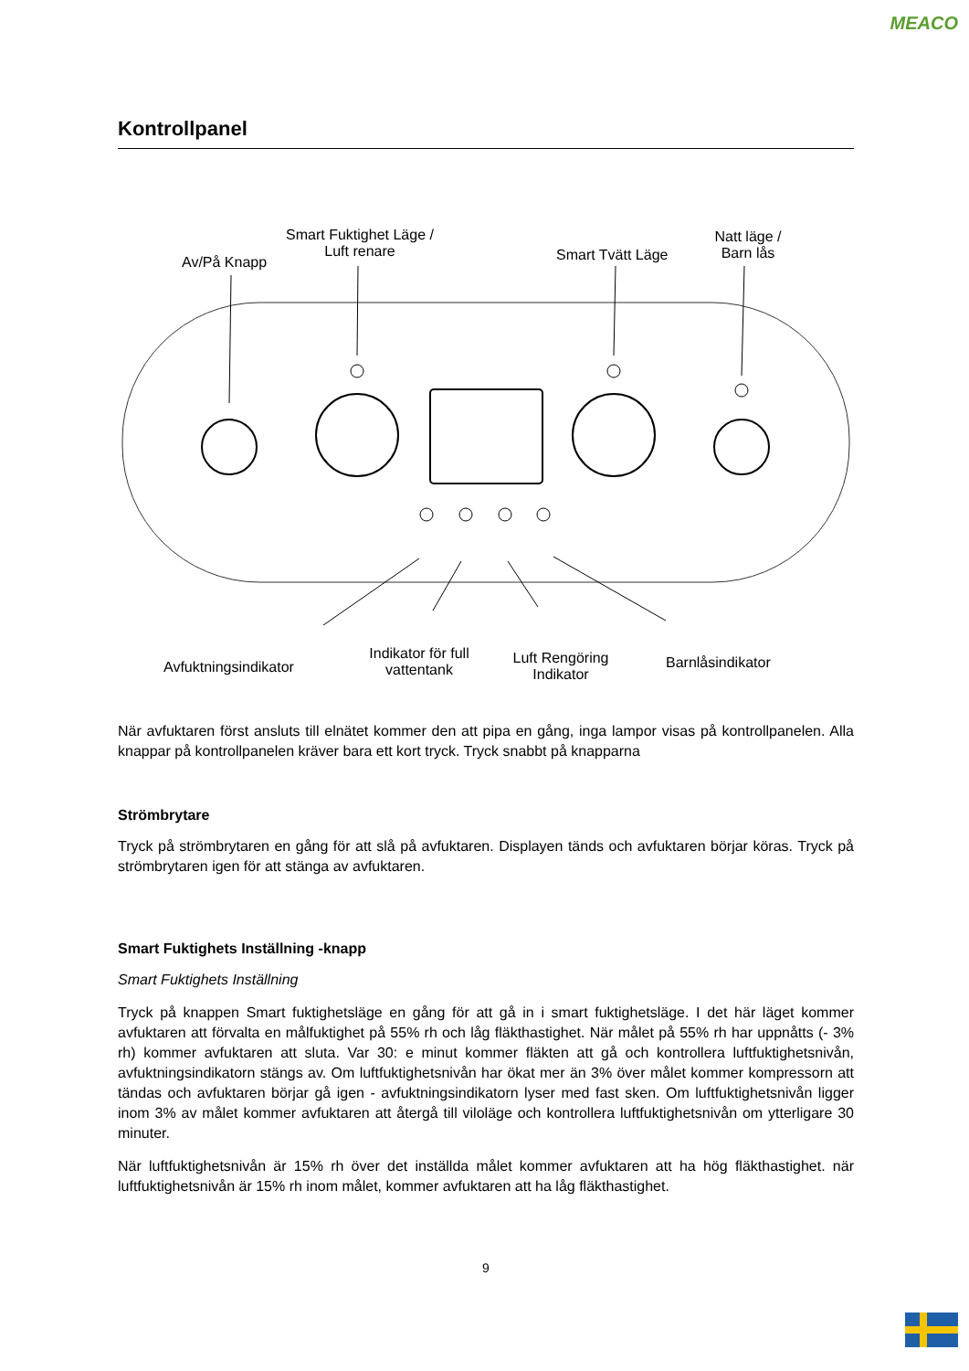MEACO
Kontrollpanel
Av/På Knapp
Smart Fuktighet Läge / Luft renare
Smart Tvätt Läge
Natt läge / Barn lås
Avfuktningsindikator
Indikator för full vattentank
Luft Rengöring Indikator
Barnlåsindikator
När avfuktaren först ansluts till elnätet kommer den att pipa en gång, inga lampor visas på kontrollpanelen. Alla knappar på kontrollpanelen kräver bara ett kort tryck. Tryck snabbt på knapparna
Strömbrytare
Tryck på strömbrytaren en gång för att slå på avfuktaren. Displayen tänds och avfuktaren börjar köras. Tryck på strömbrytaren igen för att stänga av avfuktaren.
Smart Fuktighets Inställning -knapp
Smart Fuktighets Inställning
Tryck på knappen Smart fuktighetsläge en gång för att gå in i smart fuktighetsläge. I det här läget kommer avfuktaren att förvalta en målfuktighet på 55% rh och låg fläkthastighet. När målet på 55% rh har uppnåtts (- 3% rh) kommer avfuktaren att sluta. Var 30: e minut kommer fläkten att gå och kontrollera luftfuktighetsnivån, avfuktningsindikatorn stängs av. Om luftfuktighetsnivån har ökat mer än 3% över målet kommer kompressorn att tändas och avfuktaren börjar gå igen - avfuktningsindikatorn lyser med fast sken. Om luftfuktighetsnivån ligger inom 3% av målet kommer avfuktaren att återgå till viloläge och kontrollera luftfuktighetsnivån om ytterligare 30 minuter.
När luftfuktighetsnivån är 15% rh över det inställda målet kommer avfuktaren att ha hög fläkthastighet. när luftfuktighetsnivån är 15% rh inom målet, kommer avfuktaren att ha låg fläkthastighet.
9